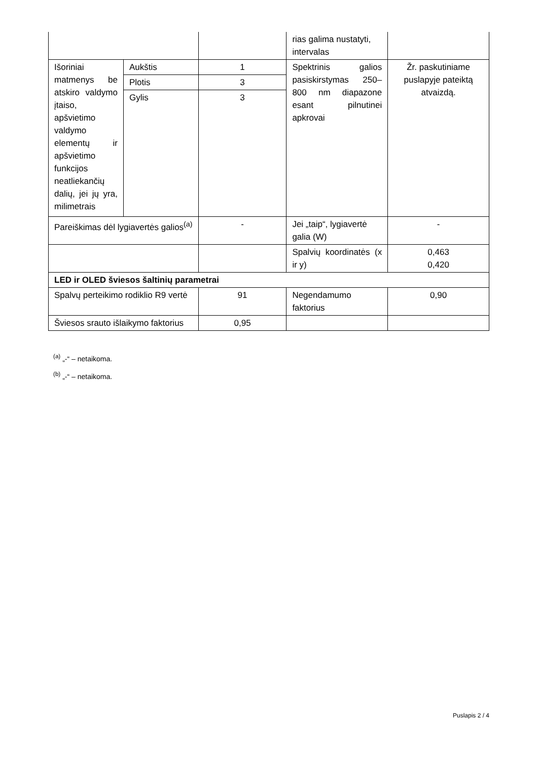| | | | rias galima nustatyti, intervalas | |
| Išoriniai matmenys be atskiro valdymo įtaiso, apšvietimo valdymo elementų ir apšvietimo funkcijos neatliekančių dalių, jei jų yra, milimetrais | Aukštis | 1 | Spektrinis galios pasiskirstymas 250–800 nm diapazone esant pilnutinei apkrovai | Žr. paskutiniame puslapyje pateiktą atvaizdą. |
| | Plotis | 3 | | |
| | Gylis | 3 | | |
| Pareiškimas dėl lygiavertės galios<sup>(a)</sup> | | - | Jei „taip“, lygiavertė galia (W) | - |
| | | | Spalvių koordinatės (x ir y) | 0,463 0,420 |
| LED ir OLED šviesos šaltinių parametrai | | | | |
| Spalvų perteikimo rodiklio R9 vertė | | 91 | Negendamumo faktorius | 0,90 |
| Šviesos srauto išlaikymo faktorius | | 0,95 | | |
<sup>(a)</sup> „-“ – netaikoma.
<sup>(b)</sup> „-“ – netaikoma.
Puslapis 2 / 4